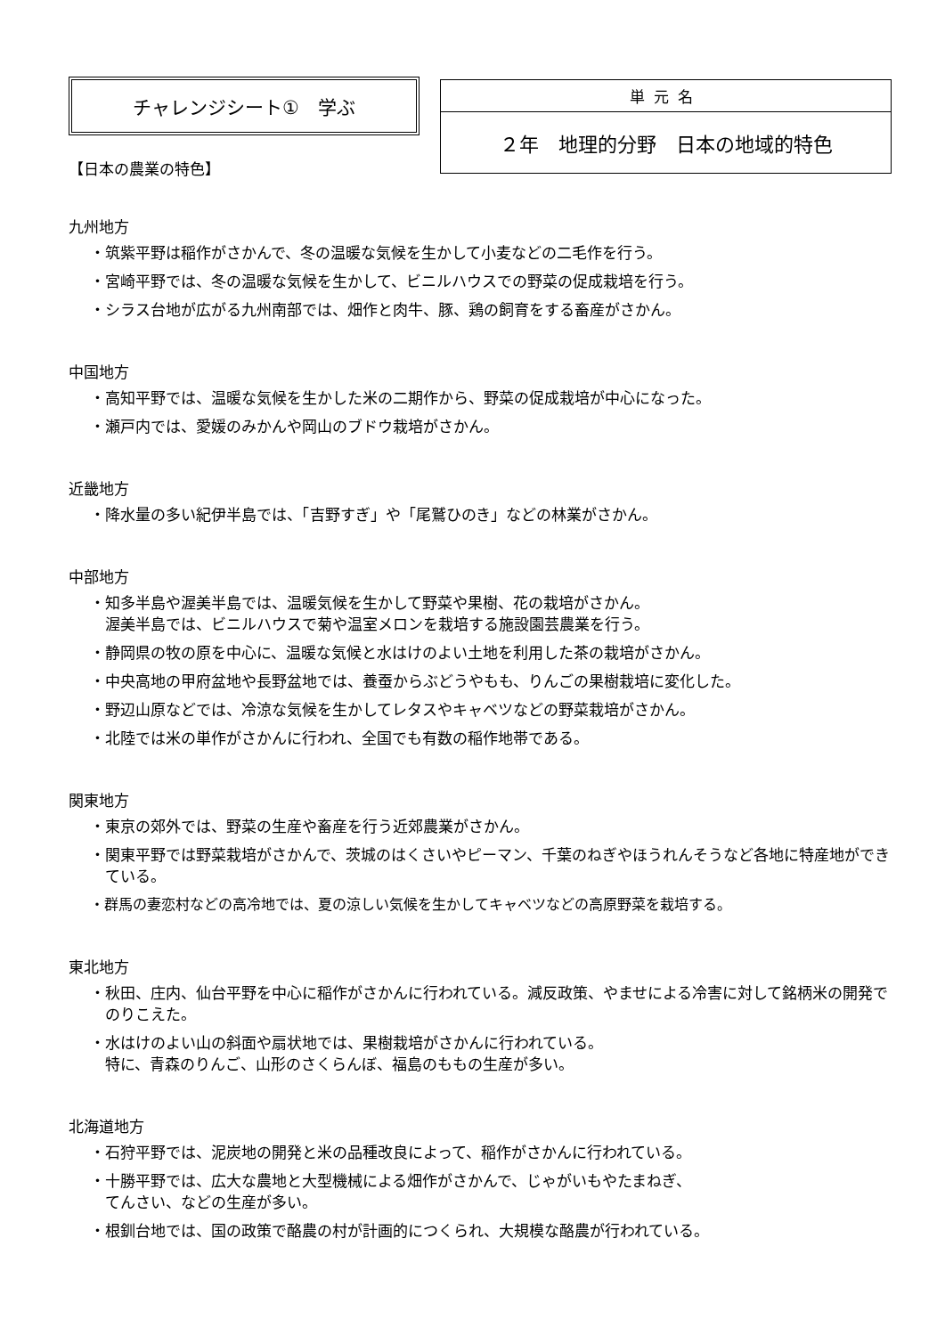チャレンジシート①　学ぶ
【日本の農業の特色】
| 単元名 |
| ２年 地理的分野 日本の地域的特色 |
九州地方
・筑紫平野は稲作がさかんで、冬の温暖な気候を生かして小麦などの二毛作を行う。
・宮崎平野では、冬の温暖な気候を生かして、ビニルハウスでの野菜の促成栽培を行う。
・シラス台地が広がる九州南部では、畑作と肉牛、豚、鶏の飼育をする畜産がさかん。
中国地方
・高知平野では、温暖な気候を生かした米の二期作から、野菜の促成栽培が中心になった。
・瀬戸内では、愛媛のみかんや岡山のブドウ栽培がさかん。
近畿地方
・降水量の多い紀伊半島では、「吉野すぎ」や「尾鷲ひのき」などの林業がさかん。
中部地方
・知多半島や渥美半島では、温暖気候を生かして野菜や果樹、花の栽培がさかん。
渥美半島では、ビニルハウスで菊や温室メロンを栽培する施設園芸農業を行う。
・静岡県の牧の原を中心に、温暖な気候と水はけのよい土地を利用した茶の栽培がさかん。
・中央高地の甲府盆地や長野盆地では、養蚕からぶどうやもも、りんごの果樹栽培に変化した。
・野辺山原などでは、冷涼な気候を生かしてレタスやキャベツなどの野菜栽培がさかん。
・北陸では米の単作がさかんに行われ、全国でも有数の稲作地帯である。
関東地方
・東京の郊外では、野菜の生産や畜産を行う近郊農業がさかん。
・関東平野では野菜栽培がさかんで、茨城のはくさいやピーマン、千葉のねぎやほうれんそうなど各地に特産地ができている。
・群馬の妻恋村などの高冷地では、夏の涼しい気候を生かしてキャベツなどの高原野菜を栽培する。
東北地方
・秋田、庄内、仙台平野を中心に稲作がさかんに行われている。減反政策、やませによる冷害に対して銘柄米の開発でのりこえた。
・水はけのよい山の斜面や扇状地では、果樹栽培がさかんに行われている。
特に、青森のりんご、山形のさくらんぼ、福島のももの生産が多い。
北海道地方
・石狩平野では、泥炭地の開発と米の品種改良によって、稲作がさかんに行われている。
・十勝平野では、広大な農地と大型機械による畑作がさかんで、じゃがいもやたまねぎ、
てんさい、などの生産が多い。
・根釧台地では、国の政策で酪農の村が計画的につくられ、大規模な酪農が行われている。